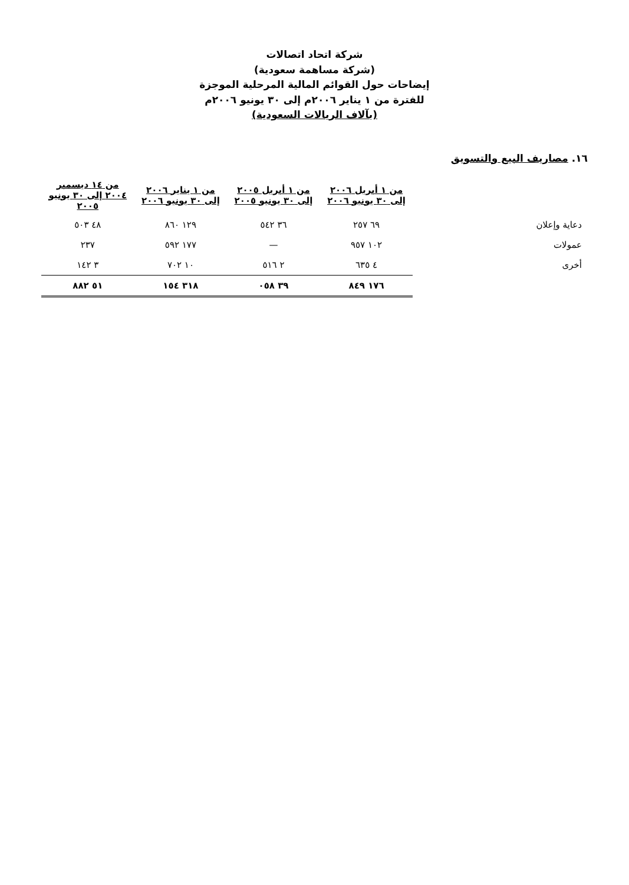شركة اتحاد اتصالات
(شركة مساهمة سعودية)
إيضاحات حول القوائم المالية المرحلية الموجزة
للفترة من ١ يناير ٢٠٠٦م إلى ٣٠ يونيو ٢٠٠٦م
(بآلاف الريالات السعودية)
١٦. مصاريف البيع والتسويق
| | من ١ أبريل ٢٠٠٦ إلى ٣٠ يونيو ٢٠٠٦ | من ١ أبريل ٢٠٠٥ إلى ٣٠ يونيو ٢٠٠٥ | من ١ يناير ٢٠٠٦ إلى ٣٠ يونيو ٢٠٠٦ | من ١٤ ديسمبر ٢٠٠٤ إلى ٣٠ يونيو ٢٠٠٥ |
| --- | --- | --- | --- | --- |
| دعاية وإعلان | ٦٩ ٢٥٧ | ٣٦ ٥٤٢ | ١٢٩ ٨٦٠ | ٤٨ ٥٠٣ |
| عمولات | ١٠٢ ٩٥٧ | — | ١٧٧ ٥٩٢ | ٢٣٧ |
| أخرى | ٤ ٦٣٥ | ٢ ٥١٦ | ١٠ ٧٠٢ | ٣ ١٤٢ |
| | ١٧٦ ٨٤٩ | ٣٩ ٠٥٨ | ٣١٨ ١٥٤ | ٥١ ٨٨٢ |